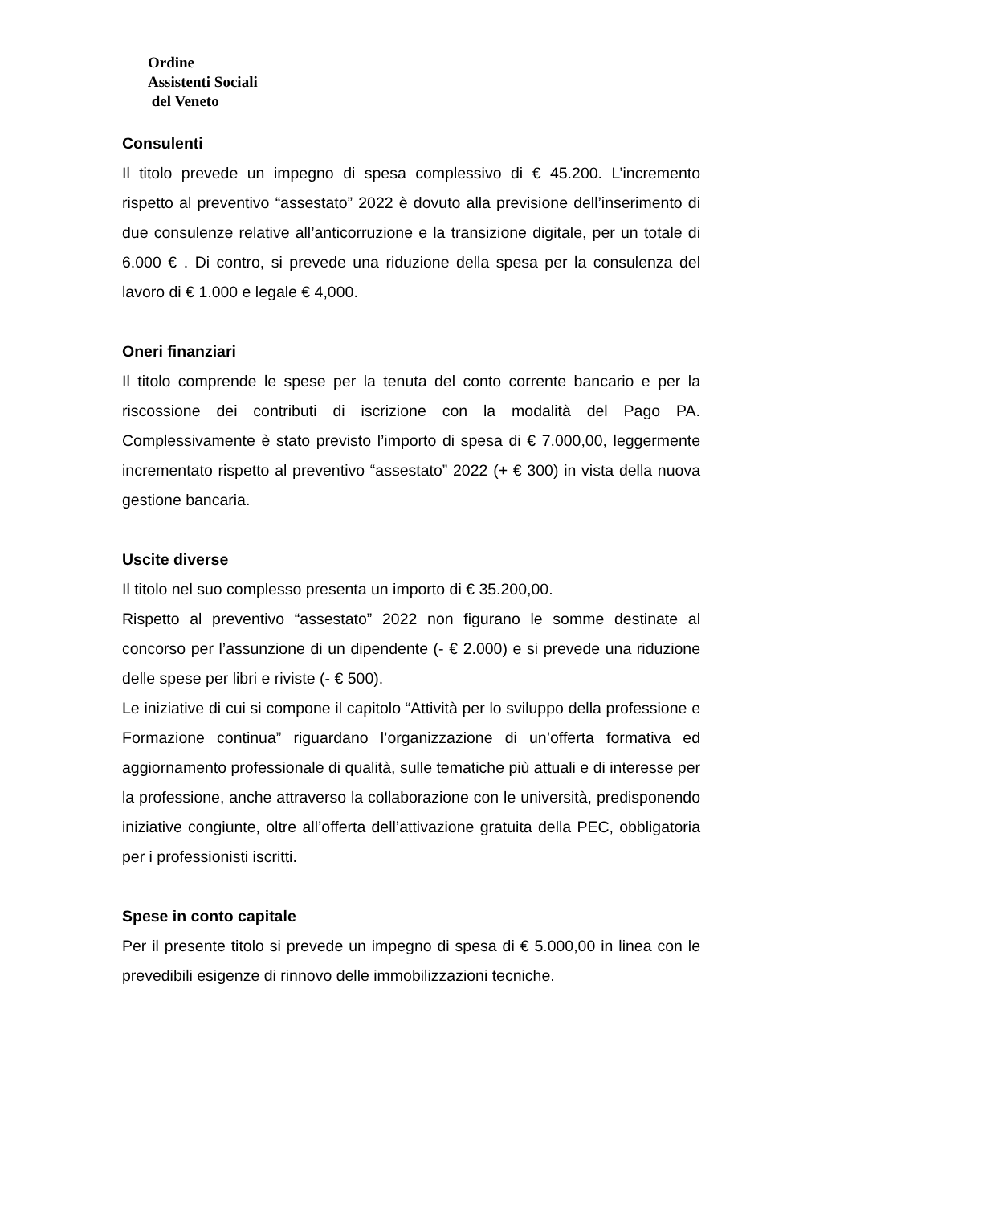Ordine
Assistenti Sociali
del Veneto
Consulenti
Il titolo prevede un impegno di spesa complessivo di € 45.200. L’incremento rispetto al preventivo “assestato” 2022 è dovuto alla previsione dell’inserimento di due consulenze relative all’anticorruzione e la transizione digitale, per un totale di 6.000 € . Di contro, si prevede una riduzione della spesa per la consulenza del lavoro di € 1.000 e legale € 4,000.
Oneri finanziari
Il titolo comprende le spese per la tenuta del conto corrente bancario e per la riscossione dei contributi di iscrizione con la modalità del Pago PA. Complessivamente è stato previsto l’importo di spesa di € 7.000,00, leggermente incrementato rispetto al preventivo “assestato” 2022 (+ € 300) in vista della nuova gestione bancaria.
Uscite diverse
Il titolo nel suo complesso presenta un importo di € 35.200,00.
Rispetto al preventivo “assestato” 2022 non figurano le somme destinate al concorso per l’assunzione di un dipendente (- € 2.000) e si prevede una riduzione delle spese per libri e riviste (- € 500).
Le iniziative di cui si compone il capitolo “Attività per lo sviluppo della professione e Formazione continua” riguardano l’organizzazione di un’offerta formativa ed aggiornamento professionale di qualità, sulle tematiche più attuali e di interesse per la professione, anche attraverso la collaborazione con le università, predisponendo iniziative congiunte, oltre all’offerta dell’attivazione gratuita della PEC, obbligatoria per i professionisti iscritti.
Spese in conto capitale
Per il presente titolo si prevede un impegno di spesa di € 5.000,00 in linea con le prevedibili esigenze di rinnovo delle immobilizzazioni tecniche.